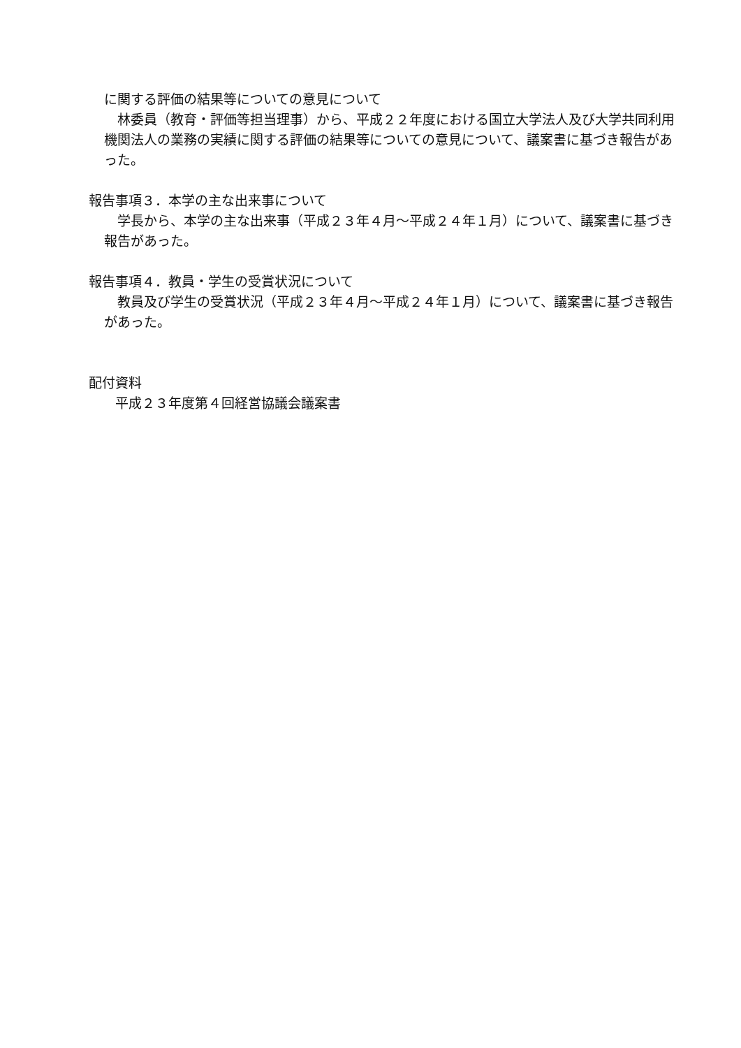に関する評価の結果等についての意見について
　林委員（教育・評価等担当理事）から、平成２２年度における国立大学法人及び大学共同利用機関法人の業務の実績に関する評価の結果等についての意見について、議案書に基づき報告があった。
報告事項３．本学の主な出来事について
　学長から、本学の主な出来事（平成２３年４月～平成２４年１月）について、議案書に基づき報告があった。
報告事項４．教員・学生の受賞状況について
　教員及び学生の受賞状況（平成２３年４月～平成２４年１月）について、議案書に基づき報告があった。
配付資料
平成２３年度第４回経営協議会議案書